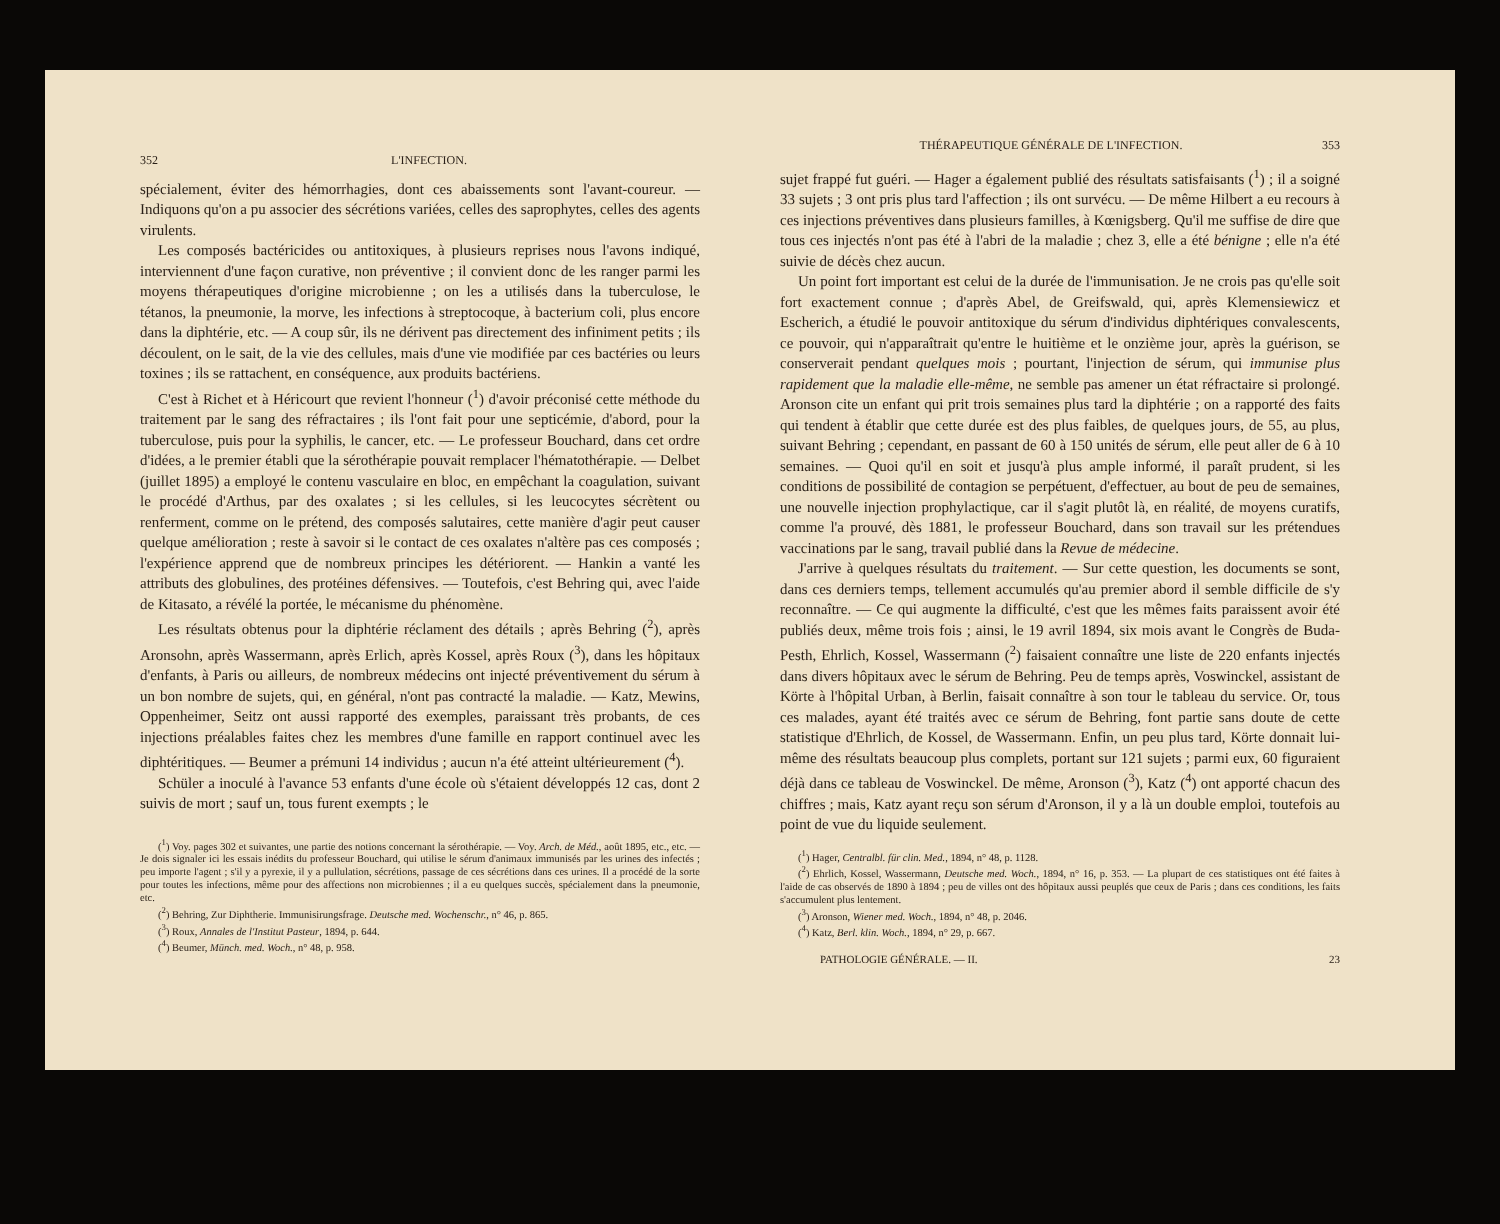352 L'INFECTION.
spécialement, éviter des hémorrhagies, dont ces abaissements sont l'avant-coureur. — Indiquons qu'on a pu associer des sécrétions variées, celles des saprophytes, celles des agents virulents.
Les composés bactéricides ou antitoxiques, à plusieurs reprises nous l'avons indiqué, interviennent d'une façon curative, non préventive ; il convient donc de les ranger parmi les moyens thérapeutiques d'origine microbienne ; on les a utilisés dans la tuberculose, le tétanos, la pneumonie, la morve, les infections à streptocoque, à bacterium coli, plus encore dans la diphtérie, etc. — A coup sûr, ils ne dérivent pas directement des infiniment petits ; ils découlent, on le sait, de la vie des cellules, mais d'une vie modifiée par ces bactéries ou leurs toxines ; ils se rattachent, en conséquence, aux produits bactériens.
C'est à Richet et à Héricourt que revient l'honneur (<sup>1</sup>) d'avoir préconisé cette méthode du traitement par le sang des réfractaires ; ils l'ont fait pour une septicémie, d'abord, pour la tuberculose, puis pour la syphilis, le cancer, etc. — Le professeur Bouchard, dans cet ordre d'idées, a le premier établi que la sérothérapie pouvait remplacer l'hématothérapie. — Delbet (juillet 1895) a employé le contenu vasculaire en bloc, en empêchant la coagulation, suivant le procédé d'Arthus, par des oxalates ; si les cellules, si les leucocytes sécrètent ou renferment, comme on le prétend, des composés salutaires, cette manière d'agir peut causer quelque amélioration ; reste à savoir si le contact de ces oxalates n'altère pas ces composés ; l'expérience apprend que de nombreux principes les détériorent. — Hankin a vanté les attributs des globulines, des protéines défensives. — Toutefois, c'est Behring qui, avec l'aide de Kitasato, a révélé la portée, le mécanisme du phénomène.
Les résultats obtenus pour la diphtérie réclament des détails ; après Behring (<sup>2</sup>), après Aronsohn, après Wassermann, après Erlich, après Kossel, après Roux (<sup>3</sup>), dans les hôpitaux d'enfants, à Paris ou ailleurs, de nombreux médecins ont injecté préventivement du sérum à un bon nombre de sujets, qui, en général, n'ont pas contracté la maladie. — Katz, Mewins, Oppenheimer, Seitz ont aussi rapporté des exemples, paraissant très probants, de ces injections préalables faites chez les membres d'une famille en rapport continuel avec les diphtéritiques. — Beumer a prémuni 14 individus ; aucun n'a été atteint ultérieurement (<sup>4</sup>).
Schüler a inoculé à l'avance 53 enfants d'une école où s'étaient développés 12 cas, dont 2 suivis de mort ; sauf un, tous furent exempts ; le
(<sup>1</sup>) Voy. pages 302 et suivantes, une partie des notions concernant la sérothérapie. — Voy. Arch. de Méd., août 1895, etc., etc. — Je dois signaler ici les essais inédits du professeur Bouchard, qui utilise le sérum d'animaux immunisés par les urines des infectés ; peu importe l'agent ; s'il y a pyrexie, il y a pullulation, sécrétions, passage de ces sécrétions dans ces urines. Il a procédé de la sorte pour toutes les infections, même pour des affections non microbiennes ; il a eu quelques succès, spécialement dans la pneumonie, etc.
(<sup>2</sup>) Behring, Zur Diphtherie. Immunisirungsfrage. Deutsche med. Wochenschr., n° 46, p. 865.
(<sup>3</sup>) Roux, Annales de l'Institut Pasteur, 1894, p. 644.
(<sup>4</sup>) Beumer, Münch. med. Woch., n° 48, p. 958.
THÉRAPEUTIQUE GÉNÉRALE DE L'INFECTION. 353
sujet frappé fut guéri. — Hager a également publié des résultats satisfaisants (<sup>1</sup>) ; il a soigné 33 sujets ; 3 ont pris plus tard l'affection ; ils ont survécu. — De même Hilbert a eu recours à ces injections préventives dans plusieurs familles, à Kœnigsberg. Qu'il me suffise de dire que tous ces injectés n'ont pas été à l'abri de la maladie ; chez 3, elle a été bénigne ; elle n'a été suivie de décès chez aucun.
Un point fort important est celui de la durée de l'immunisation. Je ne crois pas qu'elle soit fort exactement connue ; d'après Abel, de Greifswald, qui, après Klemensiewicz et Escherich, a étudié le pouvoir antitoxique du sérum d'individus diphtériques convalescents, ce pouvoir, qui n'apparaîtrait qu'entre le huitième et le onzième jour, après la guérison, se conserverait pendant quelques mois ; pourtant, l'injection de sérum, qui immunise plus rapidement que la maladie elle-même, ne semble pas amener un état réfractaire si prolongé. Aronson cite un enfant qui prit trois semaines plus tard la diphtérie ; on a rapporté des faits qui tendent à établir que cette durée est des plus faibles, de quelques jours, de 55, au plus, suivant Behring ; cependant, en passant de 60 à 150 unités de sérum, elle peut aller de 6 à 10 semaines. — Quoi qu'il en soit et jusqu'à plus ample informé, il paraît prudent, si les conditions de possibilité de contagion se perpétuent, d'effectuer, au bout de peu de semaines, une nouvelle injection prophylactique, car il s'agit plutôt là, en réalité, de moyens curatifs, comme l'a prouvé, dès 1881, le professeur Bouchard, dans son travail sur les prétendues vaccinations par le sang, travail publié dans la Revue de médecine.
J'arrive à quelques résultats du traitement. — Sur cette question, les documents se sont, dans ces derniers temps, tellement accumulés qu'au premier abord il semble difficile de s'y reconnaître. — Ce qui augmente la difficulté, c'est que les mêmes faits paraissent avoir été publiés deux, même trois fois ; ainsi, le 19 avril 1894, six mois avant le Congrès de Buda-Pesth, Ehrlich, Kossel, Wassermann (<sup>2</sup>) faisaient connaître une liste de 220 enfants injectés dans divers hôpitaux avec le sérum de Behring. Peu de temps après, Voswinckel, assistant de Körte à l'hôpital Urban, à Berlin, faisait connaître à son tour le tableau du service. Or, tous ces malades, ayant été traités avec ce sérum de Behring, font partie sans doute de cette statistique d'Ehrlich, de Kossel, de Wassermann. Enfin, un peu plus tard, Körte donnait lui-même des résultats beaucoup plus complets, portant sur 121 sujets ; parmi eux, 60 figuraient déjà dans ce tableau de Voswinckel. De même, Aronson (<sup>3</sup>), Katz (<sup>4</sup>) ont apporté chacun des chiffres ; mais, Katz ayant reçu son sérum d'Aronson, il y a là un double emploi, toutefois au point de vue du liquide seulement.
(<sup>1</sup>) Hager, Centralbl. für clin. Med., 1894, n° 48, p. 1128.
(<sup>2</sup>) Ehrlich, Kossel, Wassermann, Deutsche med. Woch., 1894, n° 16, p. 353. — La plupart de ces statistiques ont été faites à l'aide de cas observés de 1890 à 1894 ; peu de villes ont des hôpitaux aussi peuplés que ceux de Paris ; dans ces conditions, les faits s'accumulent plus lentement.
(<sup>3</sup>) Aronson, Wiener med. Woch., 1894, n° 48, p. 2046.
(<sup>4</sup>) Katz, Berl. klin. Woch., 1894, n° 29, p. 667.
PATHOLOGIE GÉNÉRALE. — II. 23